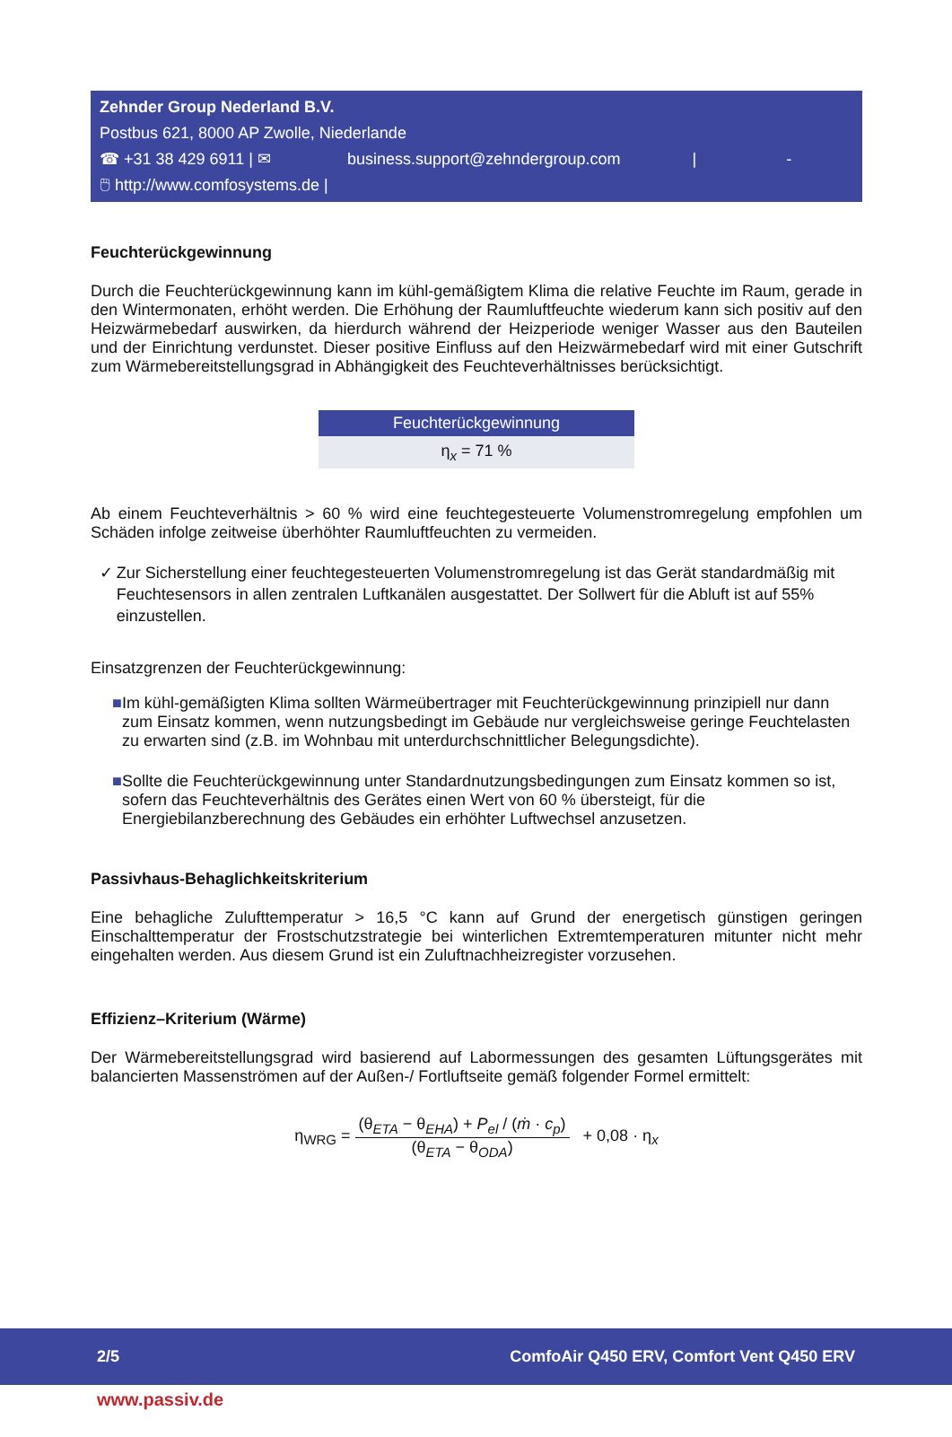Zehnder Group Nederland B.V.
Postbus 621, 8000 AP Zwolle, Niederlande
☎ +31 38 429 6911 | ✉ business.support@zehndergroup.com | -
🖱 http://www.comfosystems.de |
Feuchterückgewinnung
Durch die Feuchterückgewinnung kann im kühl-gemäßigtem Klima die relative Feuchte im Raum, gerade in den Wintermonaten, erhöht werden. Die Erhöhung der Raumluftfeuchte wiederum kann sich positiv auf den Heizwärmebedarf auswirken, da hierdurch während der Heizperiode weniger Wasser aus den Bauteilen und der Einrichtung verdunstet. Dieser positive Einfluss auf den Heizwärmebedarf wird mit einer Gutschrift zum Wärmebereitstellungsgrad in Abhängigkeit des Feuchteverhältnisses berücksichtigt.
| Feuchterückgewinnung |
| --- |
| η<sub>x</sub> = 71 % |
Ab einem Feuchteverhältnis > 60 % wird eine feuchtegesteuerte Volumenstromregelung empfohlen um Schäden infolge zeitweise überhöhter Raumluftfeuchten zu vermeiden.
✓ Zur Sicherstellung einer feuchtegesteuerten Volumenstromregelung ist das Gerät standardmäßig mit Feuchtesensors in allen zentralen Luftkanälen ausgestattet. Der Sollwert für die Abluft ist auf 55% einzustellen.
Einsatzgrenzen der Feuchterückgewinnung:
■ Im kühl-gemäßigten Klima sollten Wärmeübertrager mit Feuchterückgewinnung prinzipiell nur dann zum Einsatz kommen, wenn nutzungsbedingt im Gebäude nur vergleichsweise geringe Feuchtelasten zu erwarten sind (z.B. im Wohnbau mit unterdurchschnittlicher Belegungsdichte).
■ Sollte die Feuchterückgewinnung unter Standardnutzungsbedingungen zum Einsatz kommen so ist, sofern das Feuchteverhältnis des Gerätes einen Wert von 60 % übersteigt, für die Energiebilanzberechnung des Gebäudes ein erhöhter Luftwechsel anzusetzen.
Passivhaus-Behaglichkeitskriterium
Eine behagliche Zulufttemperatur > 16,5 °C kann auf Grund der energetisch günstigen geringen Einschalttemperatur der Frostschutzstrategie bei winterlichen Extremtemperaturen mitunter nicht mehr eingehalten werden. Aus diesem Grund ist ein Zuluftnachheizregister vorzusehen.
Effizienz–Kriterium (Wärme)
Der Wärmebereitstellungsgrad wird basierend auf Labormessungen des gesamten Lüftungsgerätes mit balancierten Massenströmen auf der Außen-/ Fortluftseite gemäß folgender Formel ermittelt:
η<sub>WRG</sub> =
(θ<sub>ETA</sub> − θ<sub>EHA</sub>) + P<sub>el</sub> / (ṁ · c<sub>p</sub>)
(θ<sub>ETA</sub> − θ<sub>ODA</sub>)
+ 0,08 · η<sub>x</sub>
2/5 ComfoAir Q450 ERV, Comfort Vent Q450 ERV
www.passiv.de